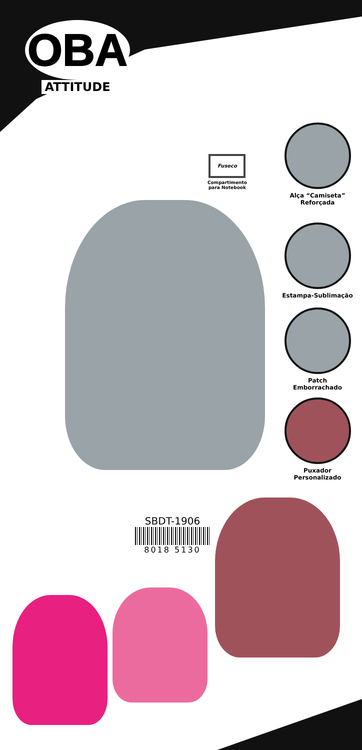OBA
ATTITUDE
Fuseco
Compartimento
para Notebook
Alça “Camiseta”
Reforçada
Estampa-Sublimação
Patch
Emborrachado
Puxador
Personalizado
SBDT-1906
8018 5130